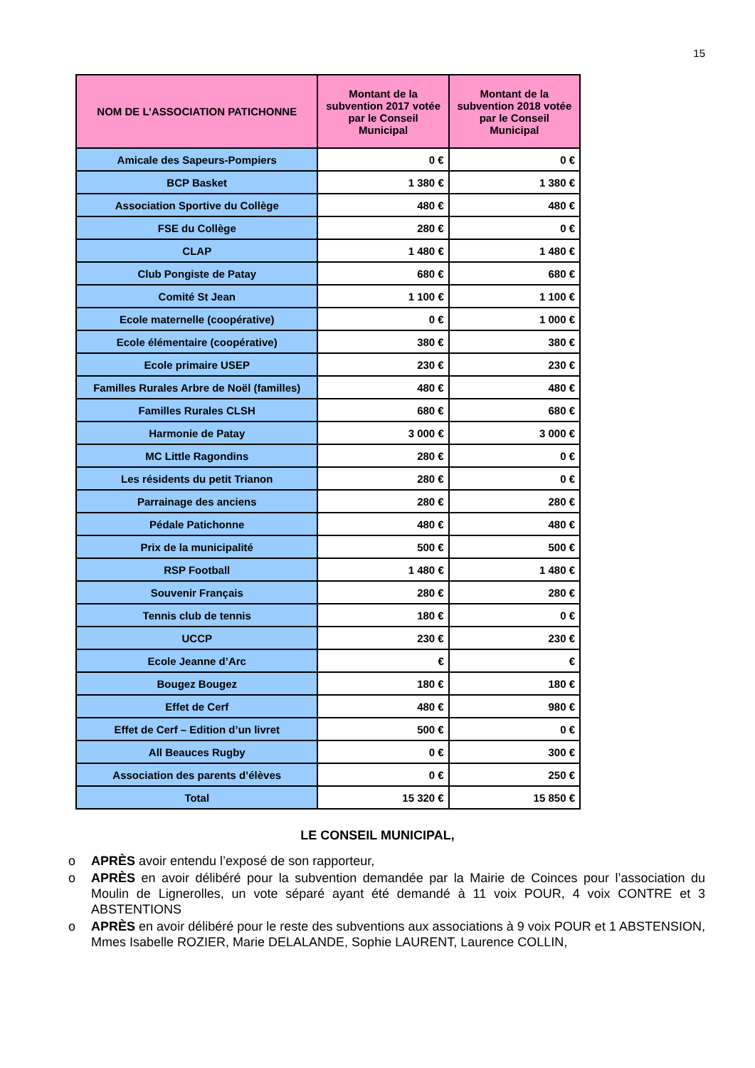15
| NOM DE L’ASSOCIATION PATICHONNE | Montant de la subvention 2017 votée par le Conseil Municipal | Montant de la subvention 2018 votée par le Conseil Municipal |
| --- | --- | --- |
| Amicale des Sapeurs-Pompiers | 0 € | 0 € |
| BCP Basket | 1 380 € | 1 380 € |
| Association Sportive du Collège | 480 € | 480 € |
| FSE du Collège | 280 € | 0 € |
| CLAP | 1 480 € | 1 480 € |
| Club Pongiste de Patay | 680 € | 680 € |
| Comité St Jean | 1 100 € | 1 100 € |
| Ecole maternelle (coopérative) | 0 € | 1 000 € |
| Ecole élémentaire (coopérative) | 380 € | 380 € |
| Ecole primaire USEP | 230 € | 230 € |
| Familles Rurales Arbre de Noël (familles) | 480 € | 480 € |
| Familles Rurales CLSH | 680 € | 680 € |
| Harmonie de Patay | 3 000 € | 3 000 € |
| MC Little Ragondins | 280 € | 0 € |
| Les résidents du petit Trianon | 280 € | 0 € |
| Parrainage des anciens | 280 € | 280 € |
| Pédale Patichonne | 480 € | 480 € |
| Prix de la municipalité | 500 € | 500 € |
| RSP Football | 1 480 € | 1 480 € |
| Souvenir Français | 280 € | 280 € |
| Tennis club de tennis | 180 € | 0 € |
| UCCP | 230 € | 230 € |
| Ecole Jeanne d’Arc | € | € |
| Bougez Bougez | 180 € | 180 € |
| Effet de Cerf | 480 € | 980 € |
| Effet de Cerf – Edition d’un livret | 500 € | 0 € |
| All Beauces Rugby | 0 € | 300 € |
| Association des parents d’élèves | 0 € | 250 € |
| Total | 15 320 € | 15 850 € |
LE CONSEIL MUNICIPAL,
o APRÈS avoir entendu l’exposé de son rapporteur,
o APRÈS en avoir délibéré pour la subvention demandée par la Mairie de Coinces pour l’association du Moulin de Lignerolles, un vote séparé ayant été demandé à 11 voix POUR, 4 voix CONTRE et 3 ABSTENTIONS
o APRÈS en avoir délibéré pour le reste des subventions aux associations à 9 voix POUR et 1 ABSTENSION, Mmes Isabelle ROZIER, Marie DELALANDE, Sophie LAURENT, Laurence COLLIN,